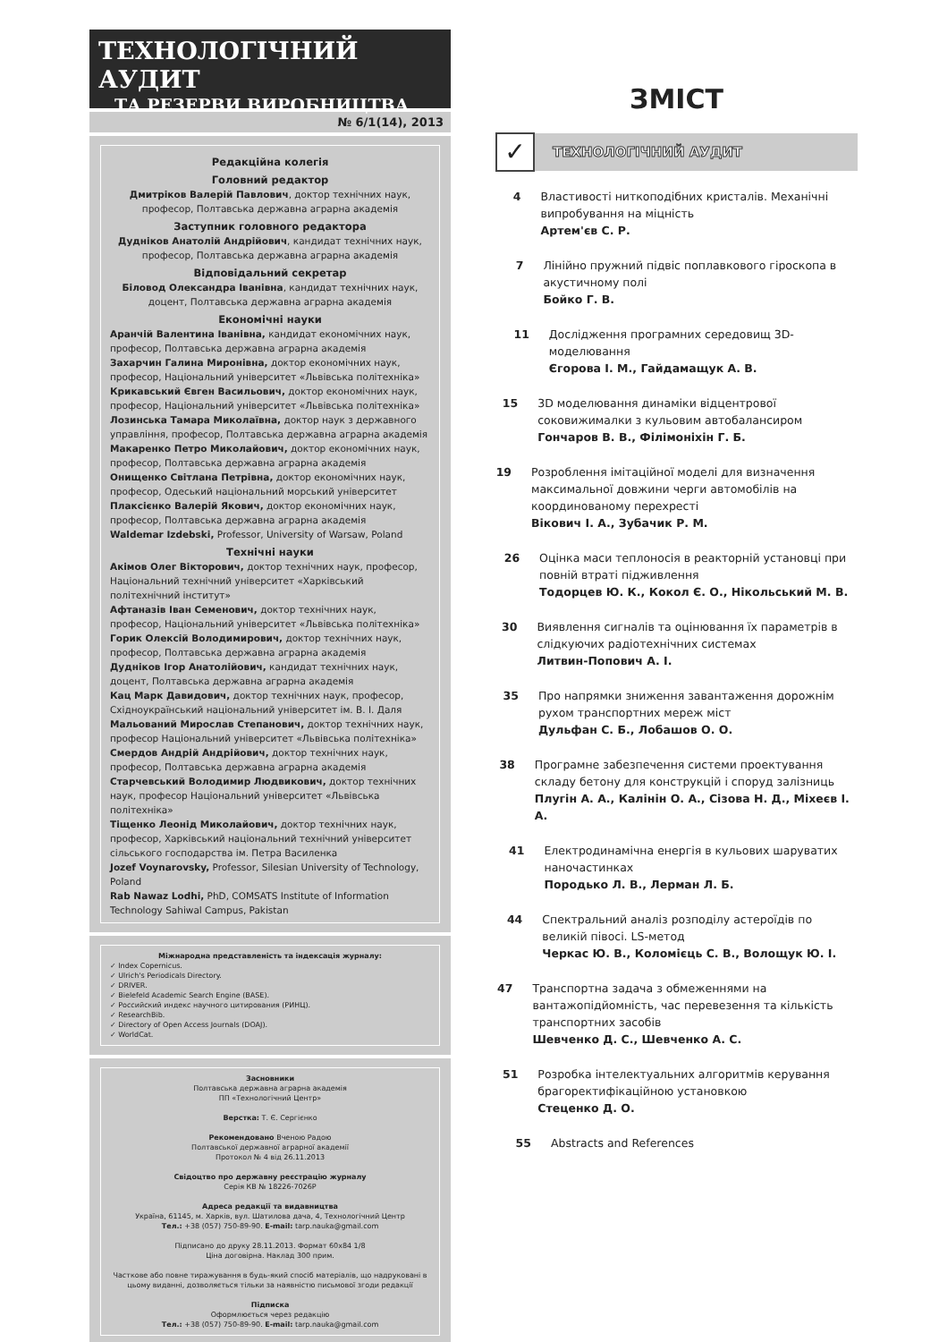ТЕХНОЛОГІЧНИЙ АУДИТ
ТА РЕЗЕРВИ ВИРОБНИЦТВА
№ 6/1(14), 2013
Редакційна колегія
Головний редактор
Дмитріков Валерій Павлович, доктор технічних наук, професор, Полтавська державна аграрна академія
Заступник головного редактора
Дудніков Анатолій Андрійович, кандидат технічних наук, професор, Полтавська державна аграрна академія
Відповідальний секретар
Біловод Олександра Іванівна, кандидат технічних наук, доцент, Полтавська державна аграрна академія
Економічні науки
Аранчій Валентина Іванівна, кандидат економічних наук, професор, Полтавська державна аграрна академія
Захарчин Галина Миронівна, доктор економічних наук, професор, Національний університет «Львівська політехніка»
Крикавський Євген Васильович, доктор економічних наук, професор, Національний університет «Львівська політехніка»
Лозинська Тамара Миколаївна, доктор наук з державного управління, професор, Полтавська державна аграрна академія
Макаренко Петро Миколайович, доктор економічних наук, професор, Полтавська державна аграрна академія
Онищенко Світлана Петрівна, доктор економічних наук, професор, Одеський національний морський університет
Плаксієнко Валерій Якович, доктор економічних наук, професор, Полтавська державна аграрна академія
Waldemar Izdebski, Professor, University of Warsaw, Poland
Технічні науки
Акімов Олег Вікторович, доктор технічних наук, професор, Національний технічний університет «Харківський політехнічний інститут»
Афтаназів Іван Семенович, доктор технічних наук, професор, Національний університет «Львівська політехніка»
Горик Олексій Володимирович, доктор технічних наук, професор, Полтавська державна аграрна академія
Дудніков Ігор Анатолійович, кандидат технічних наук, доцент, Полтавська державна аграрна академія
Кац Марк Давидович, доктор технічних наук, професор, Східноукраїнський національний університет ім. В. І. Даля
Мальований Мирослав Степанович, доктор технічних наук, професор Національний університет «Львівська політехніка»
Смердов Андрій Андрійович, доктор технічних наук, професор, Полтавська державна аграрна академія
Старчевський Володимир Людвикович, доктор технічних наук, професор Національний університет «Львівська політехніка»
Тіщенко Леонід Миколайович, доктор технічних наук, професор, Харківський національний технічний університет сільського господарства ім. Петра Василенка
Jozef Voynarovsky, Professor, Silesian University of Technology, Poland
Rab Nawaz Lodhi, PhD, COMSATS Institute of Information Technology Sahiwal Campus, Pakistan
Міжнародна представленість та індексація журналу:
✓ Index Copernicus.
✓ Ulrich's Periodicals Directory.
✓ DRIVER.
✓ Bielefeld Academic Search Engine (BASE).
✓ Российский индекс научного цитирования (РИНЦ).
✓ ResearchBib.
✓ Directory of Open Access Journals (DOAJ).
✓ WorldCat.
Засновники
Полтавська державна аграрна академія
ПП «Технологічний Центр»
Верстка: Т. Є. Сергієнко
Рекомендовано Вченою Радою
Полтавської державної аграрної академії
Протокол № 4 від 26.11.2013
Свідоцтво про державну реєстрацію журналу
Серія КВ № 18226-7026Р
Адреса редакції та видавництва
Україна, 61145, м. Харків, вул. Шатилова дача, 4, Технологічний Центр
Тел.: +38 (057) 750-89-90. E-mail: tarp.nauka@gmail.com
Підписано до друку 28.11.2013. Формат 60х84 1/8
Ціна договірна. Наклад 300 прим.
Часткове або повне тиражування в будь-який спосіб матеріалів, що надруковані в цьому виданні, дозволяється тільки за наявністю письмової згоди редакції
Підписка
Оформлюється через редакцію
Тел.: +38 (057) 750-89-90. E-mail: tarp.nauka@gmail.com
ЗМІСТ
✓
ТЕХНОЛОГІЧНИЙ АУДИТ
4 Властивості ниткоподібних кристалів. Механічні випробування на міцність
Артем'єв С. Р.
7 Лінійно пружний підвіс поплавкового гіроскопа в акустичному полі
Бойко Г. В.
11 Дослідження програмних середовищ 3D-моделювання
Єгорова І. М., Гайдамащук А. В.
15 3D моделювання динаміки відцентрової соковижималки з кульовим автобалансиром
Гончаров В. В., Філімоніхін Г. Б.
19 Розроблення імітаційної моделі для визначення максимальної довжини черги автомобілів на координованому перехресті
Вікович І. А., Зубачик Р. М.
26 Оцінка маси теплоносія в реакторній установці при повній втраті підживлення
Тодорцев Ю. К., Кокол Є. О., Нікольський М. В.
30 Виявлення сигналів та оцінювання їх параметрів в слідкуючих радіотехнічних системах
Литвин-Попович А. І.
35 Про напрямки зниження завантаження дорожнім рухом транспортних мереж міст
Дульфан С. Б., Лобашов О. О.
38 Програмне забезпечення системи проектування складу бетону для конструкцій і споруд залізниць
Плугін А. А., Калінін О. А., Сізова Н. Д., Міхеєв І. А.
41 Електродинамічна енергія в кульових шаруватих наночастинках
Породько Л. В., Лерман Л. Б.
44 Спектральний аналіз розподілу астероїдів по великій півосі. LS-метод
Черкас Ю. В., Коломієць С. В., Волощук Ю. І.
47 Транспортна задача з обмеженнями на вантажопідйомність, час перевезення та кількість транспортних засобів
Шевченко Д. С., Шевченко А. С.
51 Розробка інтелектуальних алгоритмів керування брагоректифікаційною установкою
Стеценко Д. О.
55 Abstracts and References